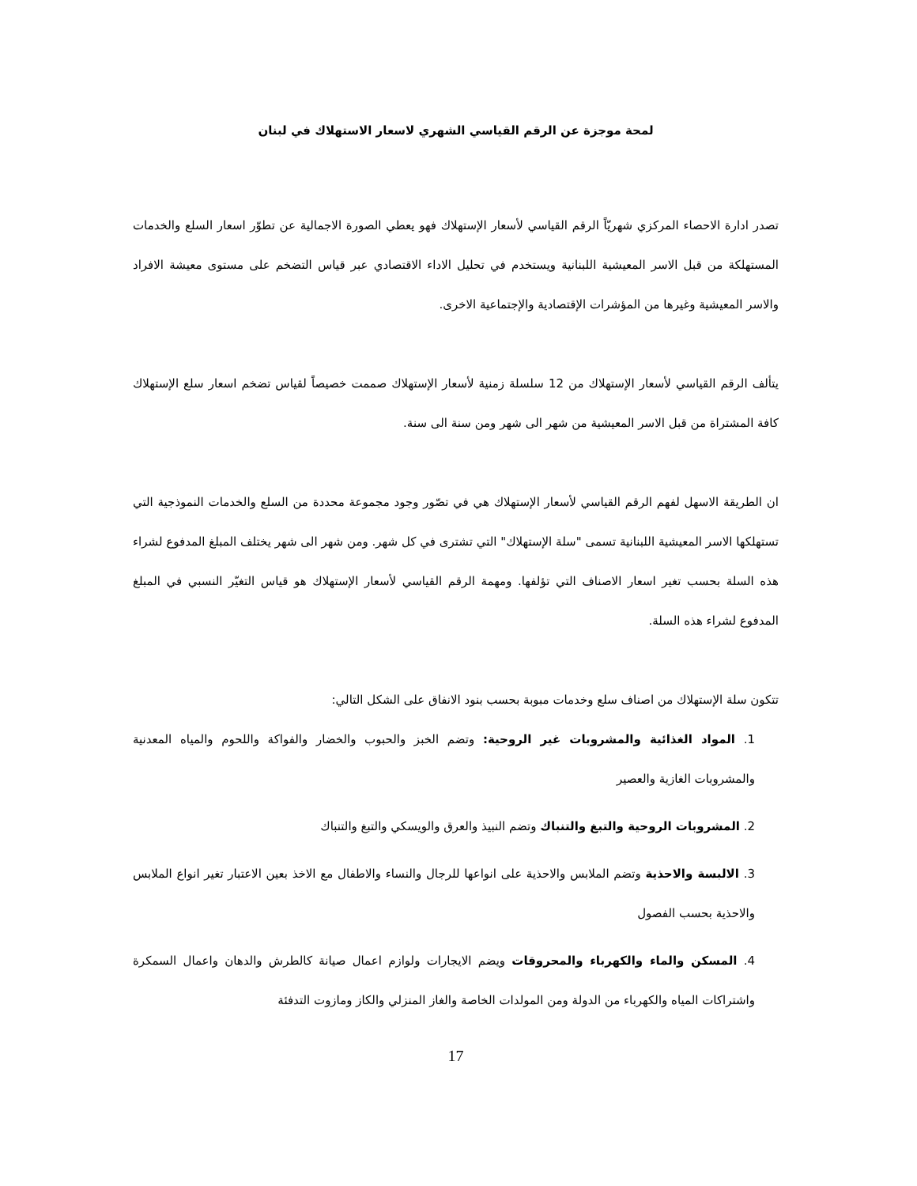لمحة موجزة عن الرقم القياسي الشهري لاسعار الاستهلاك في لبنان
تصدر ادارة الاحصاء المركزي شهريّاً الرقم القياسي لأسعار الإستهلاك فهو يعطي الصورة الاجمالية عن تطوّر اسعار السلع والخدمات المستهلكة من قبل الاسر المعيشية اللبنانية ويستخدم في تحليل الاداء الاقتصادي عبر قياس التضخم على مستوى معيشة الافراد والاسر المعيشية وغيرها من المؤشرات الإقتصادية والإجتماعية الاخرى.
يتألف الرقم القياسي لأسعار الإستهلاك من 12 سلسلة زمنية لأسعار الإستهلاك صممت خصيصاً لقياس تضخم اسعار سلع الإستهلاك كافة المشتراة من قبل الاسر المعيشية من شهر الى شهر ومن سنة الى سنة.
ان الطريقة الاسهل لفهم الرقم القياسي لأسعار الإستهلاك هي في تصّور وجود مجموعة محددة من السلع والخدمات النموذجية التي تستهلكها الاسر المعيشية اللبنانية تسمى "سلة الإستهلاك" التي تشترى في كل شهر. ومن شهر الى شهر يختلف المبلغ المدفوع لشراء هذه السلة بحسب تغير اسعار الاصناف التي تؤلفها. ومهمة الرقم القياسي لأسعار الإستهلاك هو قياس التغيّر النسبي في المبلغ المدفوع لشراء هذه السلة.
تتكون سلة الإستهلاك من اصناف سلع وخدمات مبوبة بحسب بنود الانفاق على الشكل التالي:
1. المواد الغذائية والمشروبات غير الروحية: وتضم الخبز والحبوب والخضار والفواكة واللحوم والمياه المعدنية والمشروبات الغازية والعصير
2. المشروبات الروحية والتبغ والتنباك وتضم النبيذ والعرق والويسكي والتبغ والتنباك
3. الالبسة والاحذية وتضم الملابس والاحذية على انواعها للرجال والنساء والاطفال مع الاخذ بعين الاعتبار تغير انواع الملابس والاحذية بحسب الفصول
4. المسكن والماء والكهرباء والمحروقات ويضم الايجارات ولوازم اعمال صيانة كالطرش والدهان واعمال السمكرة واشتراكات المياه والكهرباء من الدولة ومن المولدات الخاصة والغاز المنزلي والكاز ومازوت التدفئة
17